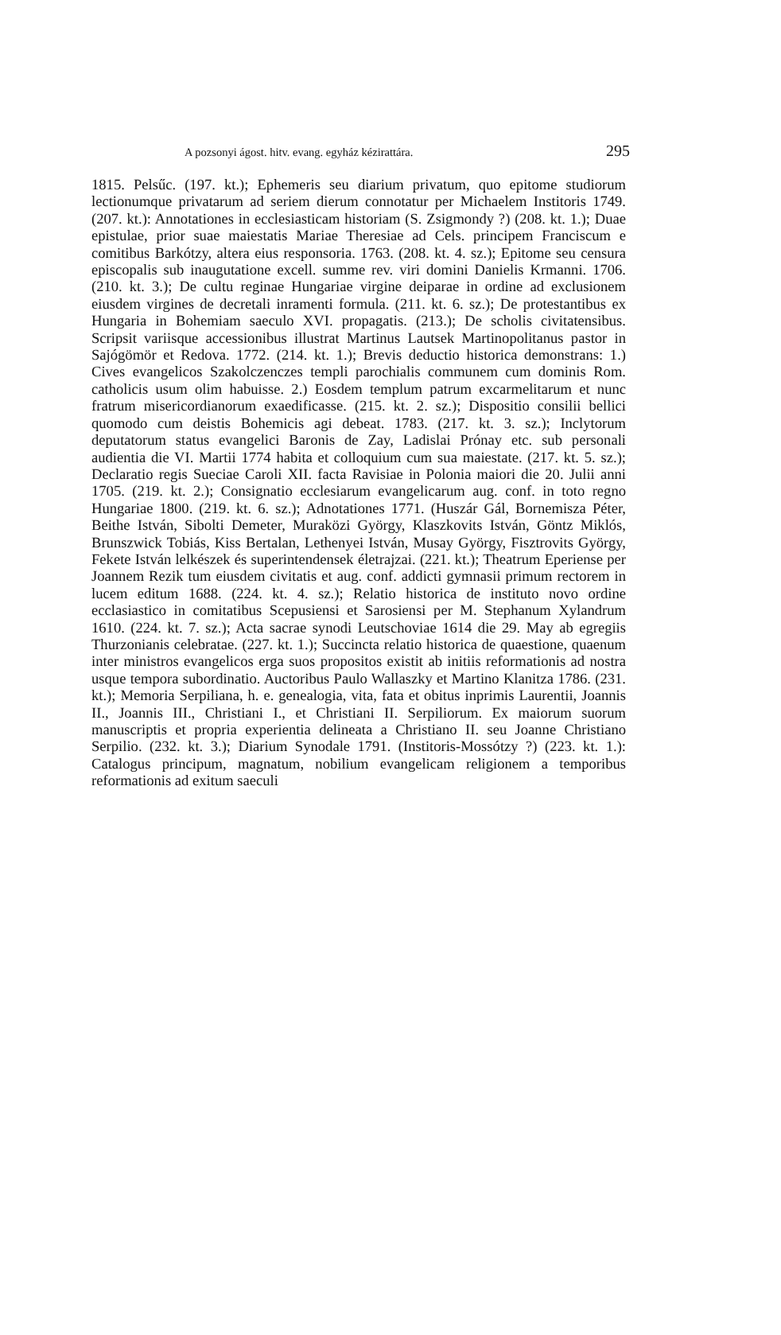A pozsonyi ágost. hitv. evang. egyház kézirattára. 295
1815. Pelsűc. (197. kt.); Ephemeris seu diarium privatum, quo epitome studiorum lectionumque privatarum ad seriem dierum connotatur per Michaelem Institoris 1749. (207. kt.): Annotationes in ecclesiasticam historiam (S. Zsigmondy ?) (208. kt. 1.); Duae epistulae, prior suae maiestatis Mariae Theresiae ad Cels. principem Franciscum e comitibus Barkótzy, altera eius responsoria. 1763. (208. kt. 4. sz.); Epitome seu censura episcopalis sub inaugutatione excell. summe rev. viri domini Danielis Krmanni. 1706. (210. kt. 3.); De cultu reginae Hungariae virgine deiparae in ordine ad exclusionem eiusdem virgines de decretali inramenti formula. (211. kt. 6. sz.); De protestantibus ex Hungaria in Bohemiam saeculo XVI. propagatis. (213.); De scholis civitatensibus. Scripsit variisque accessionibus illustrat Martinus Lautsek Martinopolitanus pastor in Sajógömör et Redova. 1772. (214. kt. 1.); Brevis deductio historica demonstrans: 1.) Cives evangelicos Szakolczenczes templi parochialis communem cum dominis Rom. catholicis usum olim habuisse. 2.) Eosdem templum patrum excarmelitarum et nunc fratrum misericordianorum exaedificasse. (215. kt. 2. sz.); Dispositio consilii bellici quomodo cum deistis Bohemicis agi debeat. 1783. (217. kt. 3. sz.); Inclytorum deputatorum status evangelici Baronis de Zay, Ladislai Prónay etc. sub personali audientia die VI. Martii 1774 habita et colloquium cum sua maiestate. (217. kt. 5. sz.); Declaratio regis Sueciae Caroli XII. facta Ravisiae in Polonia maiori die 20. Julii anni 1705. (219. kt. 2.); Consignatio ecclesiarum evangelicarum aug. conf. in toto regno Hungariae 1800. (219. kt. 6. sz.); Adnotationes 1771. (Huszár Gál, Bornemisza Péter, Beithe István, Sibolti Demeter, Muraközi György, Klaszkovits István, Göntz Miklós, Brunszwick Tobiás, Kiss Bertalan, Lethenyei István, Musay György, Fisztrovits György, Fekete István lelkészek és superintendensek életrajzai. (221. kt.); Theatrum Eperiense per Joannem Rezik tum eiusdem civitatis et aug. conf. addicti gymnasii primum rectorem in lucem editum 1688. (224. kt. 4. sz.); Relatio historica de instituto novo ordine ecclasiastico in comitatibus Scepusiensi et Sarosiensi per M. Stephanum Xylandrum 1610. (224. kt. 7. sz.); Acta sacrae synodi Leutschoviae 1614 die 29. May ab egregiis Thurzonianis celebratae. (227. kt. 1.); Succincta relatio historica de quaestione, quaenum inter ministros evangelicos erga suos propositos existit ab initiis reformationis ad nostra usque tempora subordinatio. Auctoribus Paulo Wallaszky et Martino Klanitza 1786. (231. kt.); Memoria Serpiliana, h. e. genealogia, vita, fata et obitus inprimis Laurentii, Joannis II., Joannis III., Christiani I., et Christiani II. Serpiliorum. Ex maiorum suorum manuscriptis et propria experientia delineata a Christiano II. seu Joanne Christiano Serpilio. (232. kt. 3.); Diarium Synodale 1791. (Institoris-Mossótzy ?) (223. kt. 1.): Catalogus principum, magnatum, nobilium evangelicam religionem a temporibus reformationis ad exitum saeculi